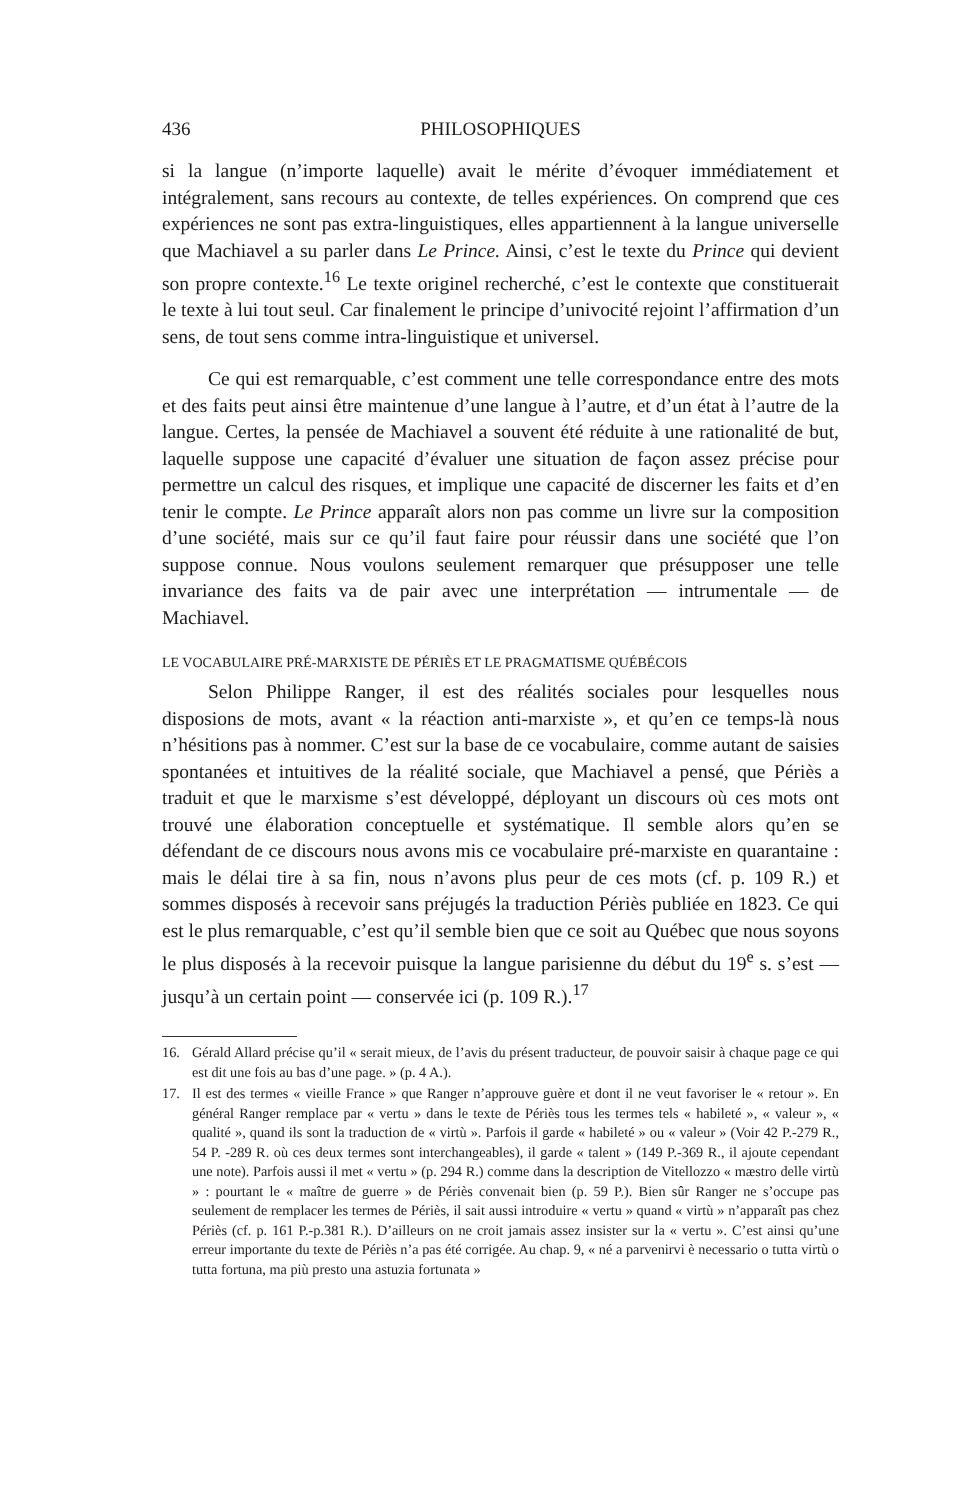436 PHILOSOPHIQUES
si la langue (n’importe laquelle) avait le mérite d’évoquer immédiatement et intégralement, sans recours au contexte, de telles expériences. On comprend que ces expériences ne sont pas extra-linguistiques, elles appartiennent à la langue universelle que Machiavel a su parler dans Le Prince. Ainsi, c’est le texte du Prince qui devient son propre contexte.<sup>16</sup> Le texte originel recherché, c’est le contexte que constituerait le texte à lui tout seul. Car finalement le principe d’univocité rejoint l’affirmation d’un sens, de tout sens comme intra-linguistique et universel.
Ce qui est remarquable, c’est comment une telle correspondance entre des mots et des faits peut ainsi être maintenue d’une langue à l’autre, et d’un état à l’autre de la langue. Certes, la pensée de Machiavel a souvent été réduite à une rationalité de but, laquelle suppose une capacité d’évaluer une situation de façon assez précise pour permettre un calcul des risques, et implique une capacité de discerner les faits et d’en tenir le compte. Le Prince apparaît alors non pas comme un livre sur la composition d’une société, mais sur ce qu’il faut faire pour réussir dans une société que l’on suppose connue. Nous voulons seulement remarquer que présupposer une telle invariance des faits va de pair avec une interprétation — intrumentale — de Machiavel.
LE VOCABULAIRE PRÉ-MARXISTE DE PÉRIÈS ET LE PRAGMATISME QUÉBÉCOIS
Selon Philippe Ranger, il est des réalités sociales pour lesquelles nous disposions de mots, avant « la réaction anti-marxiste », et qu’en ce temps-là nous n’hésitions pas à nommer. C’est sur la base de ce vocabulaire, comme autant de saisies spontanées et intuitives de la réalité sociale, que Machiavel a pensé, que Périès a traduit et que le marxisme s’est développé, déployant un discours où ces mots ont trouvé une élaboration conceptuelle et systématique. Il semble alors qu’en se défendant de ce discours nous avons mis ce vocabulaire pré-marxiste en quarantaine : mais le délai tire à sa fin, nous n’avons plus peur de ces mots (cf. p. 109 R.) et sommes disposés à recevoir sans préjugés la traduction Périès publiée en 1823. Ce qui est le plus remarquable, c’est qu’il semble bien que ce soit au Québec que nous soyons le plus disposés à la recevoir puisque la langue parisienne du début du 19<sup>e</sup> s. s’est — jusqu’à un certain point — conservée ici (p. 109 R.).<sup>17</sup>
16. Gérald Allard précise qu’il « serait mieux, de l’avis du présent traducteur, de pouvoir saisir à chaque page ce qui est dit une fois au bas d’une page. » (p. 4 A.).
17. Il est des termes « vieille France » que Ranger n’approuve guère et dont il ne veut favoriser le « retour ». En général Ranger remplace par « vertu » dans le texte de Périès tous les termes tels « habileté », « valeur », « qualité », quand ils sont la traduction de « virtù ». Parfois il garde « habileté » ou « valeur » (Voir 42 P.-279 R., 54 P. -289 R. où ces deux termes sont interchangeables), il garde « talent » (149 P.-369 R., il ajoute cependant une note). Parfois aussi il met « vertu » (p. 294 R.) comme dans la description de Vitellozzo « mæstro delle virtù » : pourtant le « maître de guerre » de Périès convenait bien (p. 59 P.). Bien sûr Ranger ne s’occupe pas seulement de remplacer les termes de Périès, il sait aussi introduire « vertu » quand « virtù » n’apparaît pas chez Périès (cf. p. 161 P.-p.381 R.). D’ailleurs on ne croit jamais assez insister sur la « vertu ». C’est ainsi qu’une erreur importante du texte de Périès n’a pas été corrigée. Au chap. 9, « né a parvenirvi è necessario o tutta virtù o tutta fortuna, ma più presto una astuzia fortunata »